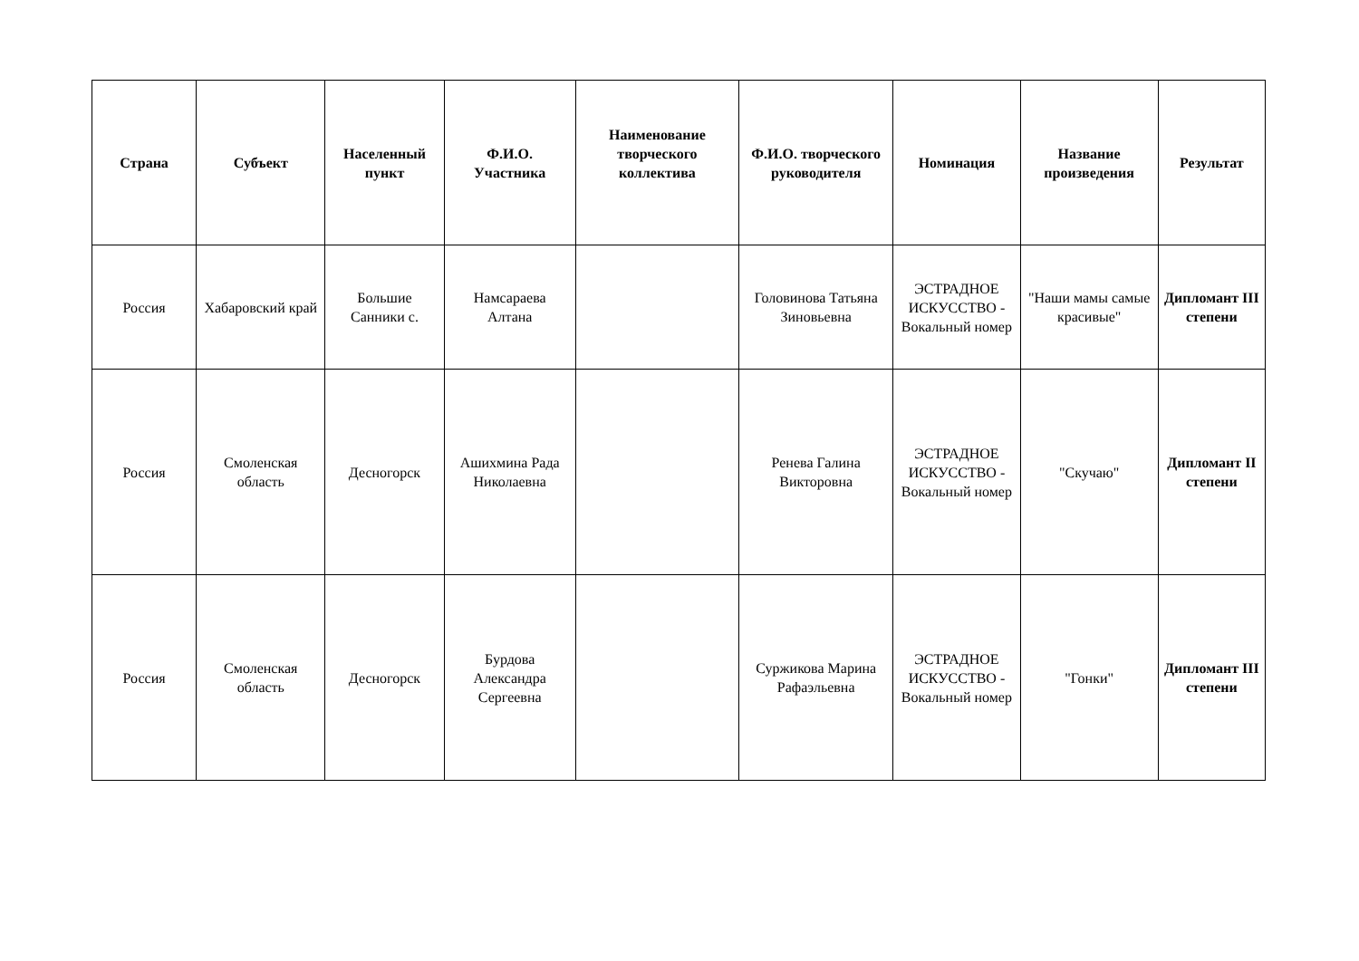| Страна | Субъект | Населенный пункт | Ф.И.О. Участника | Наименование творческого коллектива | Ф.И.О. творческого руководителя | Номинация | Название произведения | Результат |
| --- | --- | --- | --- | --- | --- | --- | --- | --- |
| Россия | Хабаровский край | Большие Санники с. | Намсараева Алтана | | Головинова Татьяна Зиновьевна | ЭСТРАДНОЕ ИСКУССТВО - Вокальный номер | "Наши мамы самые красивые" | Дипломант III степени |
| Россия | Смоленская область | Десногорск | Ашихмина Рада Николаевна | | Ренева Галина Викторовна | ЭСТРАДНОЕ ИСКУССТВО - Вокальный номер | "Скучаю" | Дипломант II степени |
| Россия | Смоленская область | Десногорск | Бурдова Александра Сергеевна | | Суржикова Марина Рафаэльевна | ЭСТРАДНОЕ ИСКУССТВО - Вокальный номер | "Гонки" | Дипломант III степени |